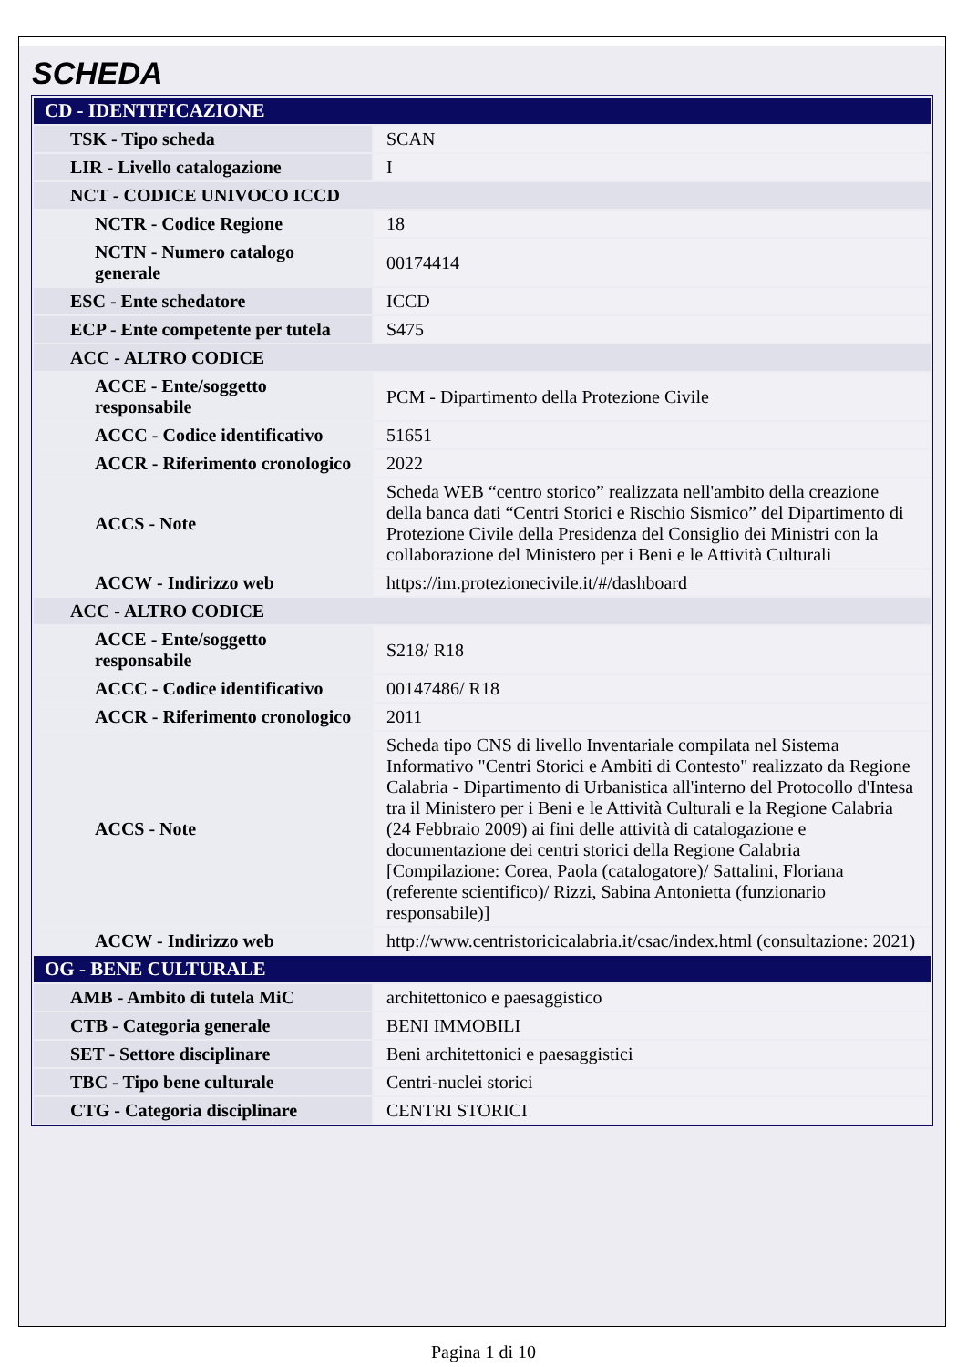SCHEDA
| CD - IDENTIFICAZIONE | |
| TSK - Tipo scheda | SCAN |
| LIR - Livello catalogazione | I |
| NCT - CODICE UNIVOCO ICCD | |
| NCTR - Codice Regione | 18 |
| NCTN - Numero catalogo generale | 00174414 |
| ESC - Ente schedatore | ICCD |
| ECP - Ente competente per tutela | S475 |
| ACC - ALTRO CODICE | |
| ACCE - Ente/soggetto responsabile | PCM - Dipartimento della Protezione Civile |
| ACCC - Codice identificativo | 51651 |
| ACCR - Riferimento cronologico | 2022 |
| ACCS - Note | Scheda WEB “centro storico” realizzata nell'ambito della creazione della banca dati “Centri Storici e Rischio Sismico” del Dipartimento di Protezione Civile della Presidenza del Consiglio dei Ministri con la collaborazione del Ministero per i Beni e le Attività Culturali |
| ACCW - Indirizzo web | https://im.protezionecivile.it/#/dashboard |
| ACC - ALTRO CODICE | |
| ACCE - Ente/soggetto responsabile | S218/ R18 |
| ACCC - Codice identificativo | 00147486/ R18 |
| ACCR - Riferimento cronologico | 2011 |
| ACCS - Note | Scheda tipo CNS di livello Inventariale compilata nel Sistema Informativo "Centri Storici e Ambiti di Contesto" realizzato da Regione Calabria - Dipartimento di Urbanistica all'interno del Protocollo d'Intesa tra il Ministero per i Beni e le Attività Culturali e la Regione Calabria (24 Febbraio 2009) ai fini delle attività di catalogazione e documentazione dei centri storici della Regione Calabria [Compilazione: Corea, Paola (catalogatore)/ Sattalini, Floriana (referente scientifico)/ Rizzi, Sabina Antonietta (funzionario responsabile)] |
| ACCW - Indirizzo web | http://www.centristoricicalabria.it/csac/index.html (consultazione: 2021) |
| OG - BENE CULTURALE | |
| AMB - Ambito di tutela MiC | architettonico e paesaggistico |
| CTB - Categoria generale | BENI IMMOBILI |
| SET - Settore disciplinare | Beni architettonici e paesaggistici |
| TBC - Tipo bene culturale | Centri-nuclei storici |
| CTG - Categoria disciplinare | CENTRI STORICI |
Pagina 1 di 10